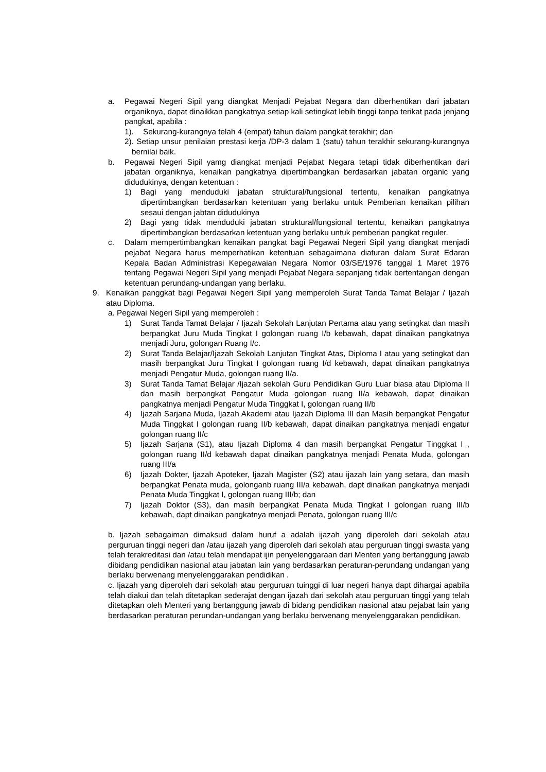a. Pegawai Negeri Sipil yang diangkat Menjadi Pejabat Negara dan diberhentikan dari jabatan organiknya, dapat dinaikkan pangkatnya setiap kali setingkat lebih tinggi tanpa terikat pada jenjang pangkat, apabila :
1). Sekurang-kurangnya telah 4 (empat) tahun dalam pangkat terakhir; dan
2). Setiap unsur penilaian prestasi kerja /DP-3 dalam 1 (satu) tahun terakhir sekurang-kurangnya bernilai baik.
b. Pegawai Negeri Sipil yamg diangkat menjadi Pejabat Negara tetapi tidak diberhentikan dari jabatan organiknya, kenaikan pangkatnya dipertimbangkan berdasarkan jabatan organic yang didudukinya, dengan ketentuan :
1) Bagi yang menduduki jabatan struktural/fungsional tertentu, kenaikan pangkatnya dipertimbangkan berdasarkan ketentuan yang berlaku untuk Pemberian kenaikan pilihan sesaui dengan jabtan didudukinya
2) Bagi yang tidak menduduki jabatan struktural/fungsional tertentu, kenaikan pangkatnya dipertimbangkan berdasarkan ketentuan yang berlaku untuk pemberian pangkat reguler.
c. Dalam mempertimbangkan kenaikan pangkat bagi Pegawai Negeri Sipil yang diangkat menjadi pejabat Negara harus memperhatikan ketentuan sebagaimana diaturan dalam Surat Edaran Kepala Badan Administrasi Kepegawaian Negara Nomor 03/SE/1976 tanggal 1 Maret 1976 tentang Pegawai Negeri Sipil yang menjadi Pejabat Negara sepanjang tidak bertentangan dengan ketentuan perundang-undangan yang berlaku.
9. Kenaikan panggkat bagi Pegawai Negeri Sipil yang memperoleh Surat Tanda Tamat Belajar / Ijazah atau Diploma.
a. Pegawai Negeri Sipil yang memperoleh :
1) Surat Tanda Tamat Belajar / Ijazah Sekolah Lanjutan Pertama atau yang setingkat dan masih berpangkat Juru Muda Tingkat I golongan ruang I/b kebawah, dapat dinaikan pangkatnya menjadi Juru, golongan Ruang I/c.
2) Surat Tanda Belajar/Ijazah Sekolah Lanjutan Tingkat Atas, Diploma I atau yang setingkat dan masih berpangkat Juru Tingkat I golongan ruang I/d kebawah, dapat dinaikan pangkatnya menjadi Pengatur Muda, golongan ruang II/a.
3) Surat Tanda Tamat Belajar /Ijazah sekolah Guru Pendidikan Guru Luar biasa atau Diploma II dan masih berpangkat Pengatur Muda golongan ruang II/a kebawah, dapat dinaikan pangkatnya menjadi Pengatur Muda Tinggkat I, golongan ruang II/b
4) Ijazah Sarjana Muda, Ijazah Akademi atau Ijazah Diploma III dan Masih berpangkat Pengatur Muda Tinggkat I golongan ruang II/b kebawah, dapat dinaikan pangkatnya menjadi engatur golongan ruang II/c
5) Ijazah Sarjana (S1), atau Ijazah Diploma 4 dan masih berpangkat Pengatur Tinggkat I , golongan ruang II/d kebawah dapat dinaikan pangkatnya menjadi Penata Muda, golongan ruang III/a
6) Ijazah Dokter, Ijazah Apoteker, Ijazah Magister (S2) atau ijazah lain yang setara, dan masih berpangkat Penata muda, golonganb ruang III/a kebawah, dapt dinaikan pangkatnya menjadi Penata Muda Tinggkat I, golongan ruang III/b; dan
7) Ijazah Doktor (S3), dan masih berpangkat Penata Muda Tingkat I golongan ruang III/b kebawah, dapt dinaikan pangkatnya menjadi Penata, golongan ruang III/c
b. Ijazah sebagaiman dimaksud dalam huruf a adalah ijazah yang diperoleh dari sekolah atau perguruan tinggi negeri dan /atau ijazah yang diperoleh dari sekolah atau perguruan tinggi swasta yang telah terakreditasi dan /atau telah mendapat ijin penyelenggaraan dari Menteri yang bertanggung jawab dibidang pendidikan nasional atau jabatan lain yang berdasarkan peraturan-perundang undangan yang berlaku berwenang menyelenggarakan pendidikan .
c. Ijazah yang diperoleh dari sekolah atau perguruan tuinggi di luar negeri hanya dapt dihargai apabila telah diakui dan telah ditetapkan sederajat dengan ijazah dari sekolah atau perguruan tinggi yang telah ditetapkan oleh Menteri yang bertanggung jawab di bidang pendidikan nasional atau pejabat lain yang berdasarkan peraturan perundan-undangan yang berlaku berwenang menyelenggarakan pendidikan.